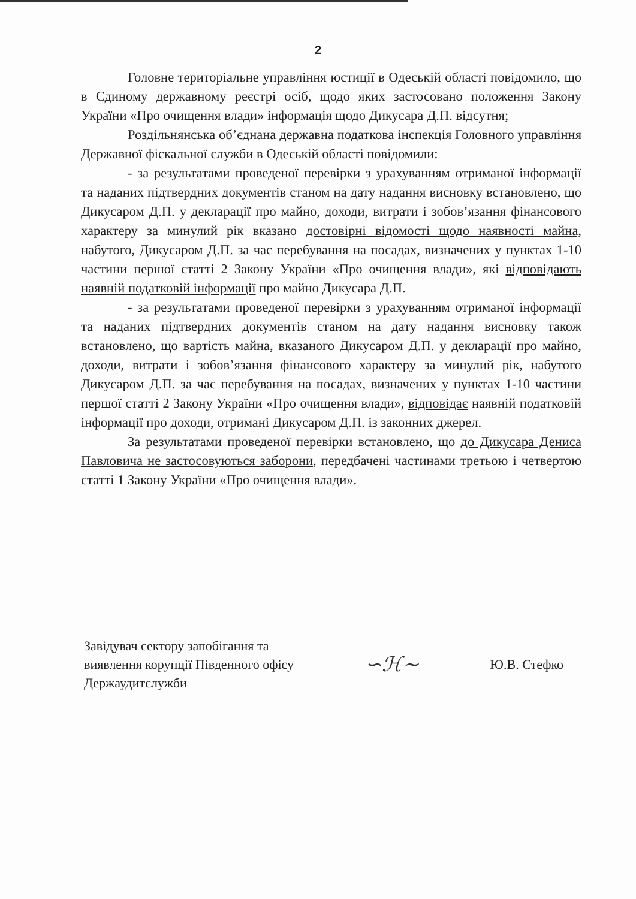2
Головне територіальне управління юстиції в Одеській області повідомило, що в Єдиному державному реєстрі осіб, щодо яких застосовано положення Закону України «Про очищення влади» інформація щодо Дикусара Д.П. відсутня;
Роздільнянська об’єднана державна податкова інспекція Головного управління Державної фіскальної служби в Одеській області повідомили:
- за результатами проведеної перевірки з урахуванням отриманої інформації та наданих підтвердних документів станом на дату надання висновку встановлено, що Дикусаром Д.П. у декларації про майно, доходи, витрати і зобов’язання фінансового характеру за минулий рік вказано достовірні відомості щодо наявності майна, набутого, Дикусаром Д.П. за час перебування на посадах, визначених у пунктах 1-10 частини першої статті 2 Закону України «Про очищення влади», які відповідають наявній податковій інформації про майно Дикусара Д.П.
- за результатами проведеної перевірки з урахуванням отриманої інформації та наданих підтвердних документів станом на дату надання висновку також встановлено, що вартість майна, вказаного Дикусаром Д.П. у декларації про майно, доходи, витрати і зобов’язання фінансового характеру за минулий рік, набутого Дикусаром Д.П. за час перебування на посадах, визначених у пунктах 1-10 частини першої статті 2 Закону України «Про очищення влади», відповідає наявній податковій інформації про доходи, отримані Дикусаром Д.П. із законних джерел.
За результатами проведеної перевірки встановлено, що до Дикусара Дениса Павловича не застосовуються заборони, передбачені частинами третьою і четвертою статті 1 Закону України «Про очищення влади».
Завідувач сектору запобігання та
виявлення корупції Південного офісу
Держаудитслужби
∽ℋ∼
Ю.В. Стефко